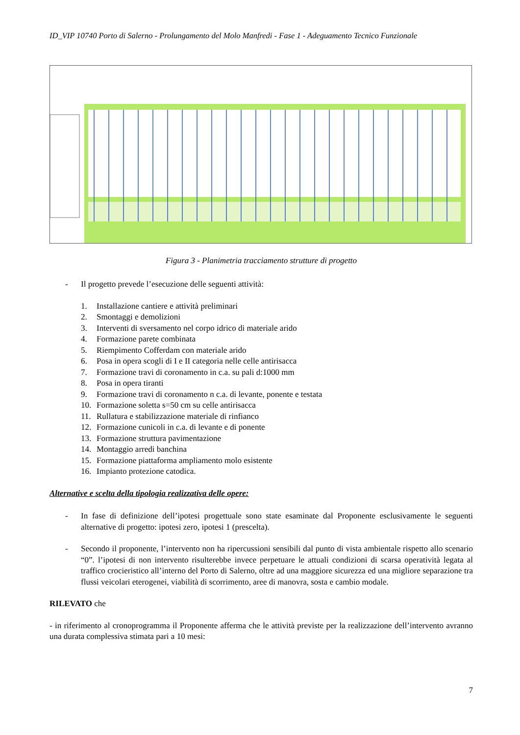ID_VIP 10740 Porto di Salerno - Prolungamento del Molo Manfredi - Fase 1 - Adeguamento Tecnico Funzionale
Figura 3 - Planimetria tracciamento strutture di progetto
- Il progetto prevede l’esecuzione delle seguenti attività:
1. Installazione cantiere e attività preliminari
2. Smontaggi e demolizioni
3. Interventi di sversamento nel corpo idrico di materiale arido
4. Formazione parete combinata
5. Riempimento Cofferdam con materiale arido
6. Posa in opera scogli di I e II categoria nelle celle antirisacca
7. Formazione travi di coronamento in c.a. su pali d:1000 mm
8. Posa in opera tiranti
9. Formazione travi di coronamento n c.a. di levante, ponente e testata
10. Formazione soletta s=50 cm su celle antirisacca
11. Rullatura e stabilizzazione materiale di rinfianco
12. Formazione cunicoli in c.a. di levante e di ponente
13. Formazione struttura pavimentazione
14. Montaggio arredi banchina
15. Formazione piattaforma ampliamento molo esistente
16. Impianto protezione catodica.
Alternative e scelta della tipologia realizzativa delle opere:
- In fase di definizione dell’ipotesi progettuale sono state esaminate dal Proponente esclusivamente le seguenti alternative di progetto: ipotesi zero, ipotesi 1 (prescelta).
- Secondo il proponente, l’intervento non ha ripercussioni sensibili dal punto di vista ambientale rispetto allo scenario “0”. l’ipotesi di non intervento risulterebbe invece perpetuare le attuali condizioni di scarsa operatività legata al traffico crocieristico all’interno del Porto di Salerno, oltre ad una maggiore sicurezza ed una migliore separazione tra flussi veicolari eterogenei, viabilità di scorrimento, aree di manovra, sosta e cambio modale.
RILEVATO che
- in riferimento al cronoprogramma il Proponente afferma che le attività previste per la realizzazione dell’intervento avranno una durata complessiva stimata pari a 10 mesi:
7